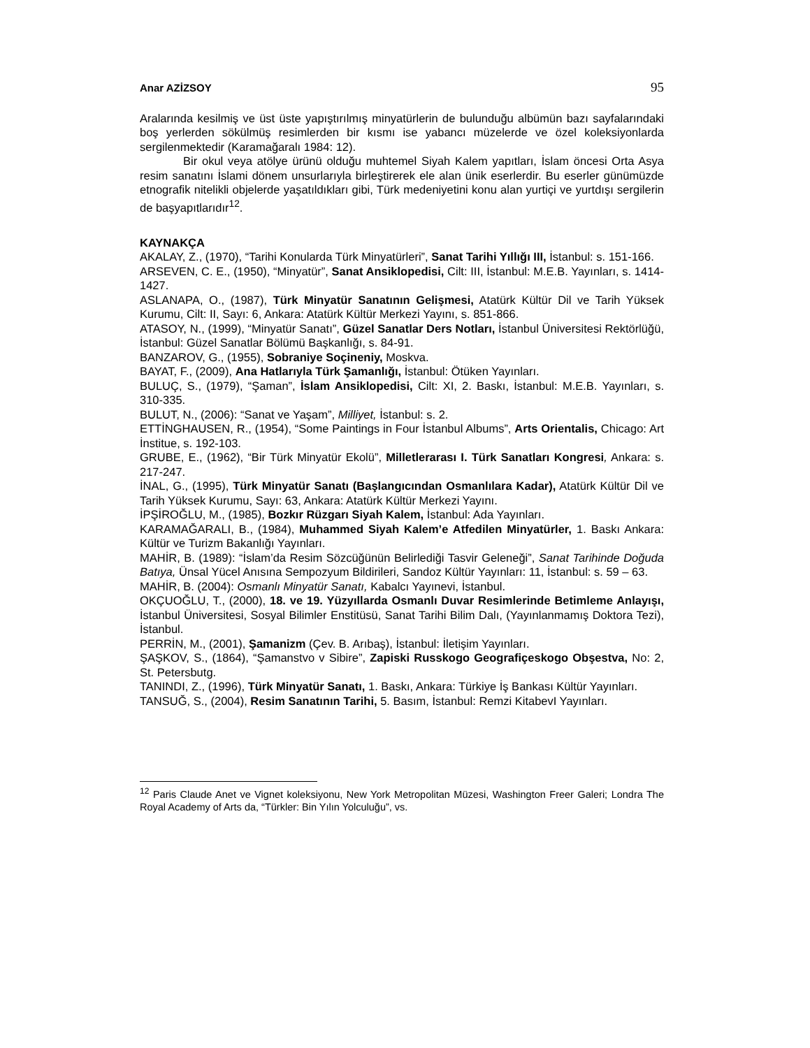Anar AZİZSOY 95
Aralarında kesilmiş ve üst üste yapıştırılmış minyatürlerin de bulunduğu albümün bazı sayfalarındaki boş yerlerden sökülmüş resimlerden bir kısmı ise yabancı müzelerde ve özel koleksiyonlarda sergilenmektedir (Karamağaralı 1984: 12).
Bir okul veya atölye ürünü olduğu muhtemel Siyah Kalem yapıtları, İslam öncesi Orta Asya resim sanatını İslami dönem unsurlarıyla birleştirerek ele alan ünik eserlerdir. Bu eserler günümüzde etnografik nitelikli objelerde yaşatıldıkları gibi, Türk medeniyetini konu alan yurtiçi ve yurtdışı sergilerin de başyapıtlarıdır<sup>12</sup>.
KAYNAKÇA
AKALAY, Z., (1970), “Tarihi Konularda Türk Minyatürleri”, Sanat Tarihi Yıllığı III, İstanbul: s. 151-166.
ARSEVEN, C. E., (1950), “Minyatür”, Sanat Ansiklopedisi, Cilt: III, İstanbul: M.E.B. Yayınları, s. 1414-1427.
ASLANAPA, O., (1987), Türk Minyatür Sanatının Gelişmesi, Atatürk Kültür Dil ve Tarih Yüksek Kurumu, Cilt: II, Sayı: 6, Ankara: Atatürk Kültür Merkezi Yayını, s. 851-866.
ATASOY, N., (1999), “Minyatür Sanatı”, Güzel Sanatlar Ders Notları, İstanbul Üniversitesi Rektörlüğü, İstanbul: Güzel Sanatlar Bölümü Başkanlığı, s. 84-91.
BANZAROV, G., (1955), Sobraniye Soçineniy, Moskva.
BAYAT, F., (2009), Ana Hatlarıyla Türk Şamanlığı, İstanbul: Ötüken Yayınları.
BULUÇ, S., (1979), “Şaman”, İslam Ansiklopedisi, Cilt: XI, 2. Baskı, İstanbul: M.E.B. Yayınları, s. 310-335.
BULUT, N., (2006): “Sanat ve Yaşam”, Milliyet, İstanbul: s. 2.
ETTİNGHAUSEN, R., (1954), “Some Paintings in Four İstanbul Albums”, Arts Orientalis, Chicago: Art İnstitue, s. 192-103.
GRUBE, E., (1962), “Bir Türk Minyatür Ekolü”, Milletlerarası I. Türk Sanatları Kongresi, Ankara: s. 217-247.
İNAL, G., (1995), Türk Minyatür Sanatı (Başlangıcından Osmanlılara Kadar), Atatürk Kültür Dil ve Tarih Yüksek Kurumu, Sayı: 63, Ankara: Atatürk Kültür Merkezi Yayını.
İPŞİROĞLU, M., (1985), Bozkır Rüzgarı Siyah Kalem, İstanbul: Ada Yayınları.
KARAMAĞARALI, B., (1984), Muhammed Siyah Kalem’e Atfedilen Minyatürler, 1. Baskı Ankara: Kültür ve Turizm Bakanlığı Yayınları.
MAHİR, B. (1989): “İslam’da Resim Sözcüğünün Belirlediği Tasvir Geleneği”, Sanat Tarihinde Doğuda Batıya, Ünsal Yücel Anısına Sempozyum Bildirileri, Sandoz Kültür Yayınları: 11, İstanbul: s. 59 – 63.
MAHİR, B. (2004): Osmanlı Minyatür Sanatı, Kabalcı Yayınevi, İstanbul.
OKÇUOĞLU, T., (2000), 18. ve 19. Yüzyıllarda Osmanlı Duvar Resimlerinde Betimleme Anlayışı, İstanbul Üniversitesi, Sosyal Bilimler Enstitüsü, Sanat Tarihi Bilim Dalı, (Yayınlanmamış Doktora Tezi), İstanbul.
PERRİN, M., (2001), Şamanizm (Çev. B. Arıbaş), İstanbul: İletişim Yayınları.
ŞAŞKOV, S., (1864), “Şamanstvo v Sibire”, Zapiski Russkogo Geografiçeskogo Obşestva, No: 2, St. Petersbutg.
TANINDI, Z., (1996), Türk Minyatür Sanatı, 1. Baskı, Ankara: Türkiye İş Bankası Kültür Yayınları.
TANSUĞ, S., (2004), Resim Sanatının Tarihi, 5. Basım, İstanbul: Remzi KitabevI Yayınları.
<sup>12</sup> Paris Claude Anet ve Vignet koleksiyonu, New York Metropolitan Müzesi, Washington Freer Galeri; Londra The Royal Academy of Arts da, “Türkler: Bin Yılın Yolculuğu”, vs.